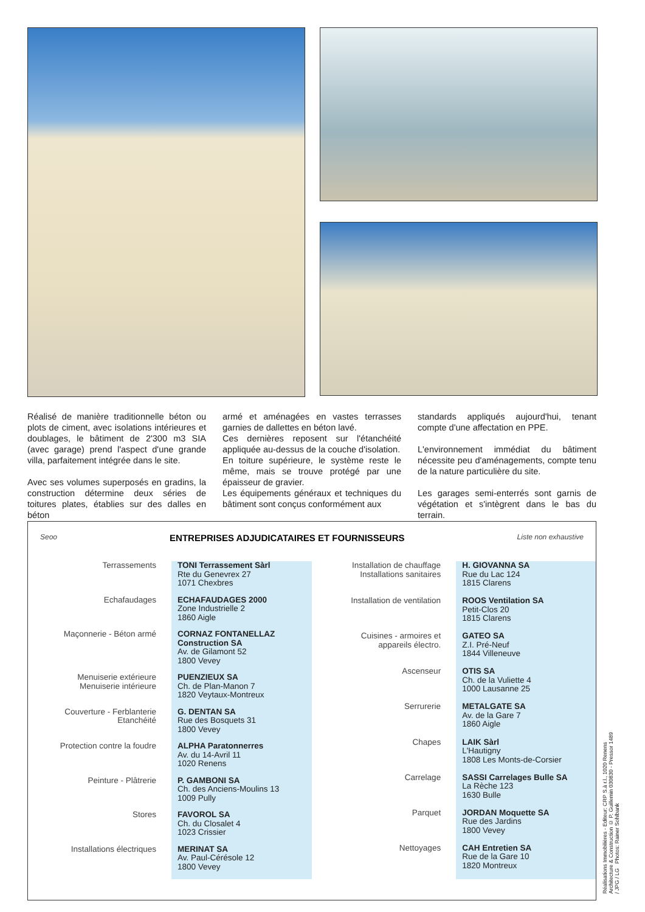Réalisé de manière traditionnelle béton ou plots de ciment, avec isolations intérieures et doublages, le bâtiment de 2'300 m3 SIA (avec garage) prend l'aspect d'une grande villa, parfaitement intégrée dans le site.
Avec ses volumes superposés en gradins, la construction détermine deux séries de toitures plates, établies sur des dalles en béton
armé et aménagées en vastes terrasses garnies de dallettes en béton lavé.
Ces dernières reposent sur l'étanchéité appliquée au-dessus de la couche d'isolation.
En toiture supérieure, le système reste le même, mais se trouve protégé par une épaisseur de gravier.
Les équipements généraux et techniques du bâtiment sont conçus conformément aux
standards appliqués aujourd'hui, tenant compte d'une affectation en PPE.
L'environnement immédiat du bâtiment nécessite peu d'aménagements, compte tenu de la nature particulière du site.
Les garages semi-enterrés sont garnis de végétation et s'intègrent dans le bas du terrain.
Seoo ENTREPRISES ADJUDICATAIRES ET FOURNISSEURS Liste non exhaustive
| Terrassements | TONI Terrassement Sàrl Rte du Genevrex 27 1071 Chexbres |
| Echafaudages | ECHAFAUDAGES 2000 Zone Industrielle 2 1860 Aigle |
| Maçonnerie - Béton armé | CORNAZ FONTANELLAZ Construction SA Av. de Gilamont 52 1800 Vevey |
| Menuiserie extérieure Menuiserie intérieure | PUENZIEUX SA Ch. de Plan-Manon 7 1820 Veytaux-Montreux |
| Couverture - Ferblanterie Etanchéité | G. DENTAN SA Rue des Bosquets 31 1800 Vevey |
| Protection contre la foudre | ALPHA Paratonnerres Av. du 14-Avril 11 1020 Renens |
| Peinture - Plâtrerie | P. GAMBONI SA Ch. des Anciens-Moulins 13 1009 Pully |
| Stores | FAVOROL SA Ch. du Closalet 4 1023 Crissier |
| Installations électriques | MERINAT SA Av. Paul-Cérésole 12 1800 Vevey |
| Installation de chauffage Installations sanitaires | H. GIOVANNA SA Rue du Lac 124 1815 Clarens |
| Installation de ventilation | ROOS Ventilation SA Petit-Clos 20 1815 Clarens |
| Cuisines - armoires et appareils électro. | GATEO SA Z.I. Pré-Neuf 1844 Villeneuve |
| Ascenseur | OTIS SA Ch. de la Vuliette 4 1000 Lausanne 25 |
| Serrurerie | METALGATE SA Av. de la Gare 7 1860 Aigle |
| Chapes | LAIK Sàrl L'Hautigny 1808 Les Monts-de-Corsier |
| Carrelage | SASSI Carrelages Bulle SA La Rèche 123 1630 Bulle |
| Parquet | JORDAN Moquette SA Rue des Jardins 1800 Vevey |
| Nettoyages | CAH Entretien SA Rue de la Gare 10 1820 Montreux |
Réalisations Immobilières - Editeur: CRP S.à r.l., 1020 Renens
Architecture & Construction © P. Guillemin 030830 - Pressor 1489 / JPG / LG Photos: Rainer Sohlbank